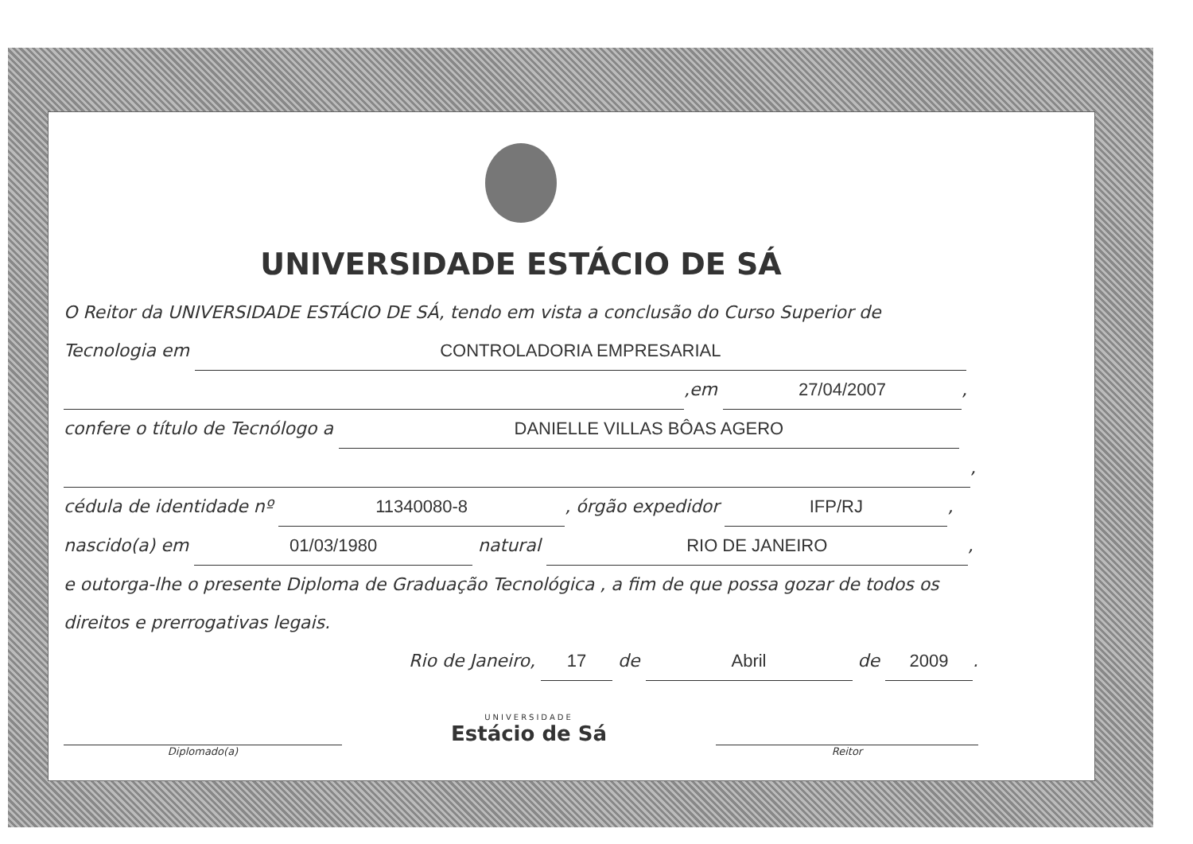UNIVERSIDADE ESTÁCIO DE SÁ
O Reitor da UNIVERSIDADE ESTÁCIO DE SÁ, tendo em vista a conclusão do Curso Superior de
Tecnologia em CONTROLADORIA EMPRESARIAL
,em 27/04/2007,
confere o título de Tecnólogo a DANIELLE VILLAS BÔAS AGERO
,
cédula de identidade nº 11340080-8, órgão expedidor IFP/RJ,
nascido(a) em 01/03/1980 natural RIO DE JANEIRO,
e outorga-lhe o presente Diploma de Graduação Tecnológica , a fim de que possa gozar de todos os
direitos e prerrogativas legais.
Rio de Janeiro, 17 de Abril de 2009.
Diplomado(a)
UNIVERSIDADE
Estácio de Sá
Reitor